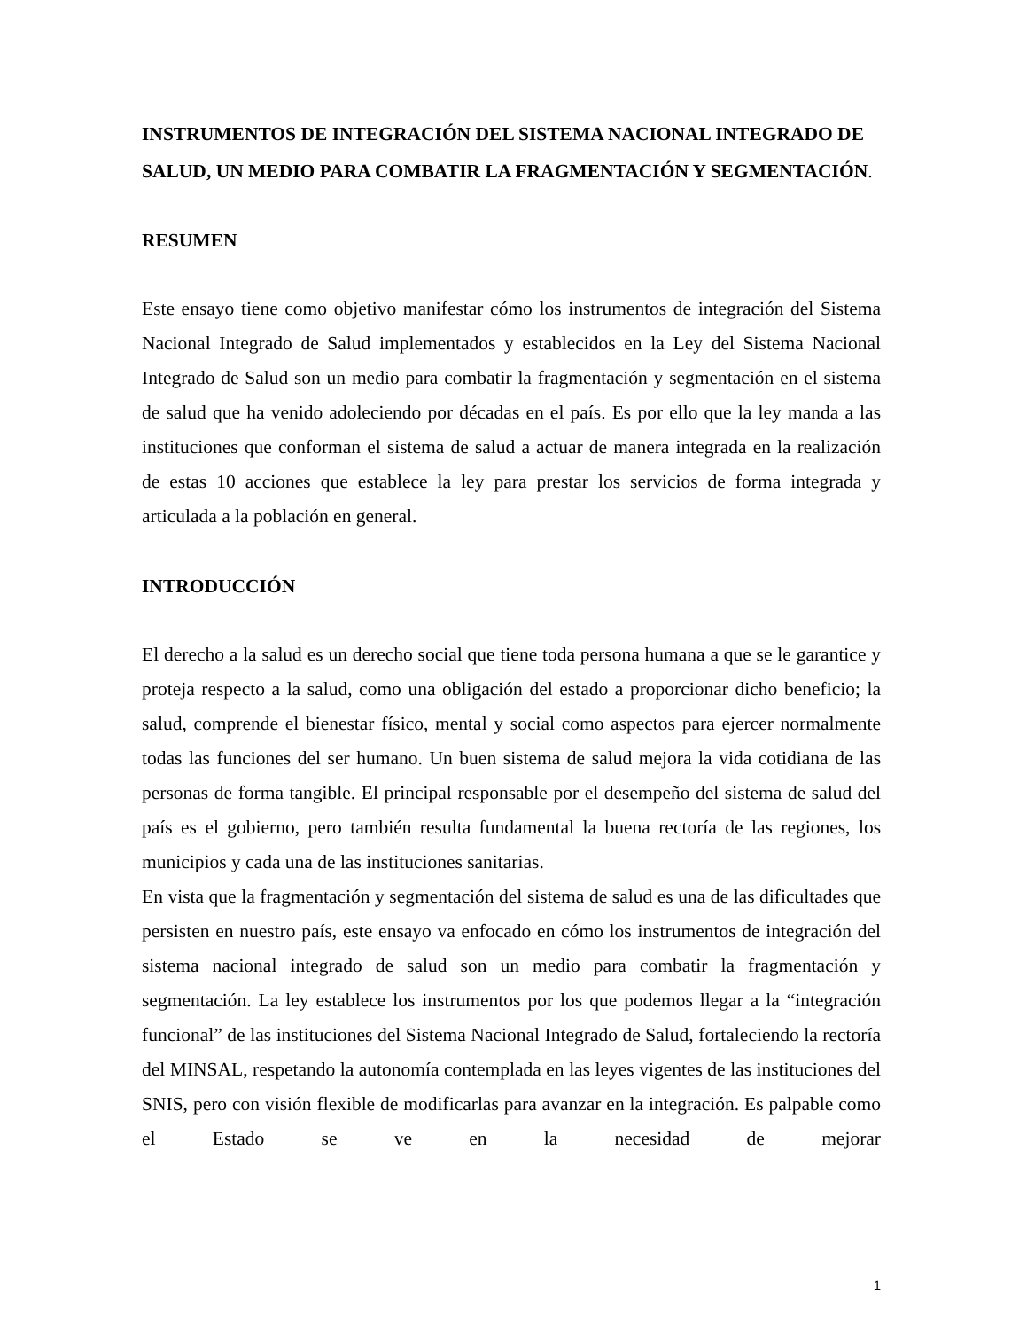INSTRUMENTOS DE INTEGRACIÓN DEL SISTEMA NACIONAL INTEGRADO DE SALUD, UN MEDIO PARA COMBATIR LA FRAGMENTACIÓN Y SEGMENTACIÓN.
RESUMEN
Este ensayo tiene como objetivo manifestar cómo los instrumentos de integración del Sistema Nacional Integrado de Salud implementados y establecidos en la Ley del Sistema Nacional Integrado de Salud son un medio para combatir la fragmentación y segmentación en el sistema de salud que ha venido adoleciendo por décadas en el país. Es por ello que la ley manda a las instituciones que conforman el sistema de salud a actuar de manera integrada en la realización de estas 10 acciones que establece la ley para prestar los servicios de forma integrada y articulada a la población en general.
INTRODUCCIÓN
El derecho a la salud es un derecho social que tiene toda persona humana a que se le garantice y proteja respecto a la salud, como una obligación del estado a proporcionar dicho beneficio; la salud, comprende el bienestar físico, mental y social como aspectos para ejercer normalmente todas las funciones del ser humano. Un buen sistema de salud mejora la vida cotidiana de las personas de forma tangible. El principal responsable por el desempeño del sistema de salud del país es el gobierno, pero también resulta fundamental la buena rectoría de las regiones, los municipios y cada una de las instituciones sanitarias.
En vista que la fragmentación y segmentación del sistema de salud es una de las dificultades que persisten en nuestro país, este ensayo va enfocado en cómo los instrumentos de integración del sistema nacional integrado de salud son un medio para combatir la fragmentación y segmentación. La ley establece los instrumentos por los que podemos llegar a la “integración funcional” de las instituciones del Sistema Nacional Integrado de Salud, fortaleciendo la rectoría del MINSAL, respetando la autonomía contemplada en las leyes vigentes de las instituciones del SNIS, pero con visión flexible de modificarlas para avanzar en la integración. Es palpable como el Estado se ve en la necesidad de mejorar
1